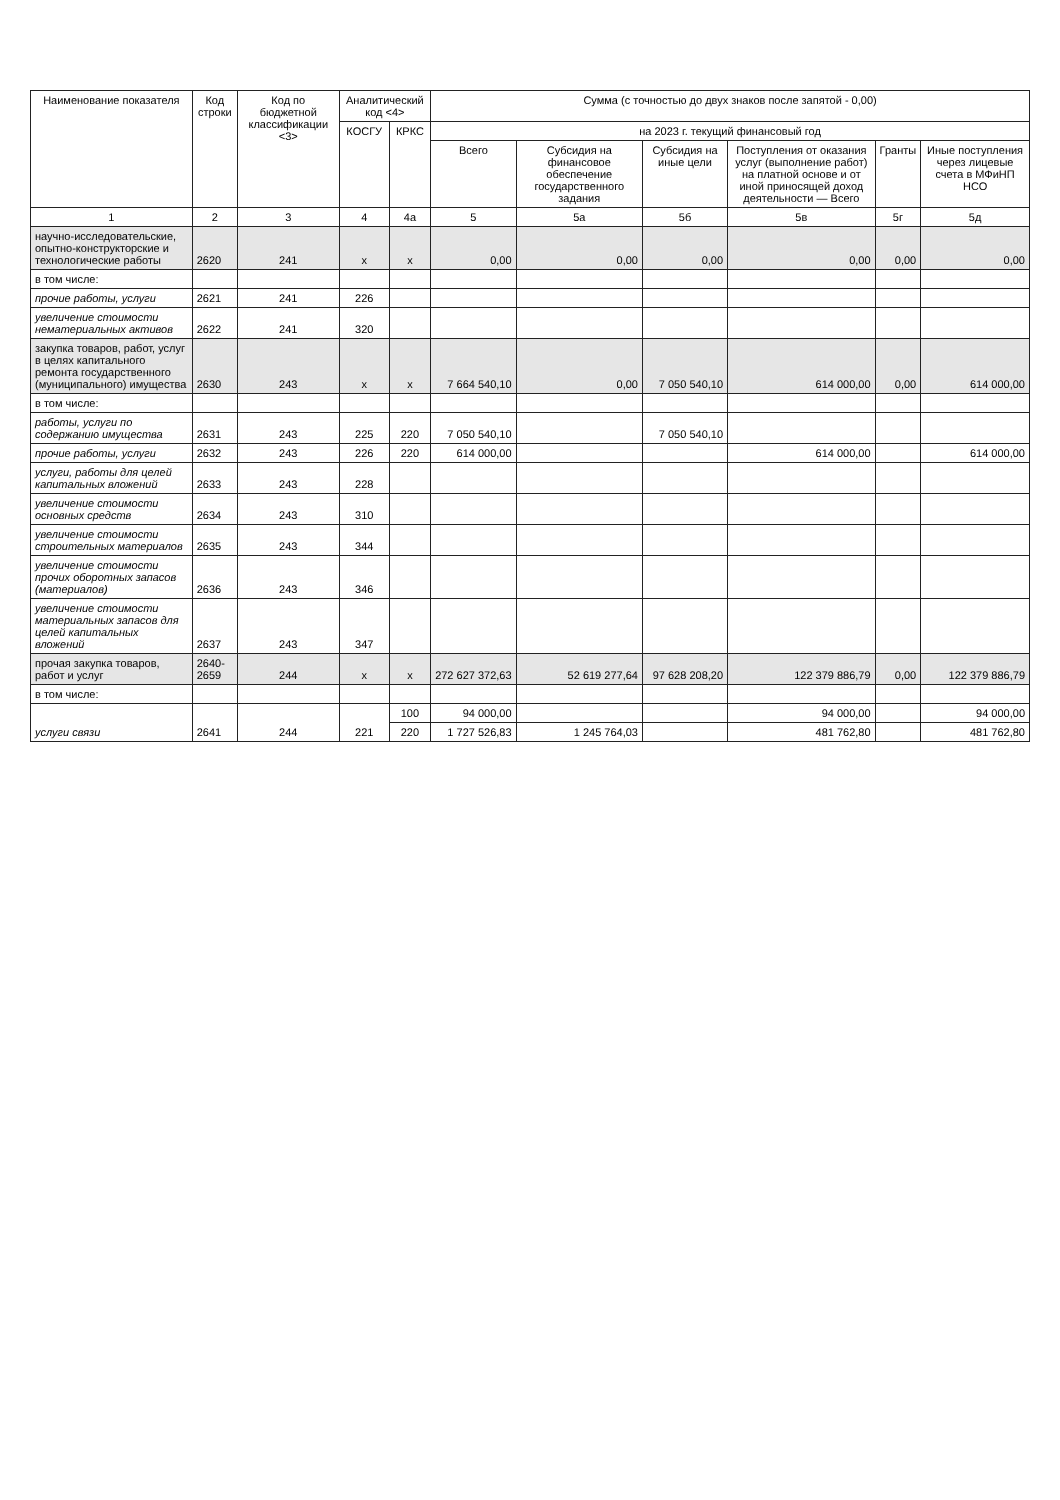| Наименование показателя | Код строки | Код по бюджетной классификации <3> | Аналитический код <4> | | Сумма (с точностью до двух знаков после запятой - 0,00) | | | | | |
| --- | --- | --- | --- | --- | --- | --- | --- | --- | --- | --- |
| | | | КОСГУ | КРКС | на 2023 г. текущий финансовый год | | | | | |
| | | | | | Всего | Субсидия на финансовое обеспечение государственного задания | Субсидия на иные цели | Поступления от оказания услуг (выполнение работ) на платной основе и от иной приносящей доход деятельности — Всего | Гранты | Иные поступления через лицевые счета в МФиНП НСО |
| 1 | 2 | 3 | 4 | 4а | 5 | 5а | 5б | 5в | 5г | 5д |
| научно-исследовательские, опытно-конструкторские и технологические работы | 2620 | 241 | х | х | 0,00 | 0,00 | 0,00 | 0,00 | 0,00 | 0,00 |
| в том числе: | | | | | | | | | | |
| прочие работы, услуги | 2621 | 241 | 226 | | | | | | | |
| увеличение стоимости нематериальных активов | 2622 | 241 | 320 | | | | | | | |
| закупка товаров, работ, услуг в целях капитального ремонта государственного (муниципального) имущества | 2630 | 243 | х | х | 7 664 540,10 | 0,00 | 7 050 540,10 | 614 000,00 | 0,00 | 614 000,00 |
| в том числе: | | | | | | | | | | |
| работы, услуги по содержанию имущества | 2631 | 243 | 225 | 220 | 7 050 540,10 | | 7 050 540,10 | | | |
| прочие работы, услуги | 2632 | 243 | 226 | 220 | 614 000,00 | | | 614 000,00 | | 614 000,00 |
| услуги, работы для целей капитальных вложений | 2633 | 243 | 228 | | | | | | | |
| увеличение стоимости основных средств | 2634 | 243 | 310 | | | | | | | |
| увеличение стоимости строительных материалов | 2635 | 243 | 344 | | | | | | | |
| увеличение стоимости прочих оборотных запасов (материалов) | 2636 | 243 | 346 | | | | | | | |
| увеличение стоимости материальных запасов для целей капитальных вложений | 2637 | 243 | 347 | | | | | | | |
| прочая закупка товаров, работ и услуг | 2640-2659 | 244 | х | х | 272 627 372,63 | 52 619 277,64 | 97 628 208,20 | 122 379 886,79 | 0,00 | 122 379 886,79 |
| в том числе: | | | | | | | | | | |
| услуги связи | 2641 | 244 | 221 | 100 | 94 000,00 | | | 94 000,00 | | 94 000,00 |
| | | | | 220 | 1 727 526,83 | 1 245 764,03 | | 481 762,80 | | 481 762,80 |